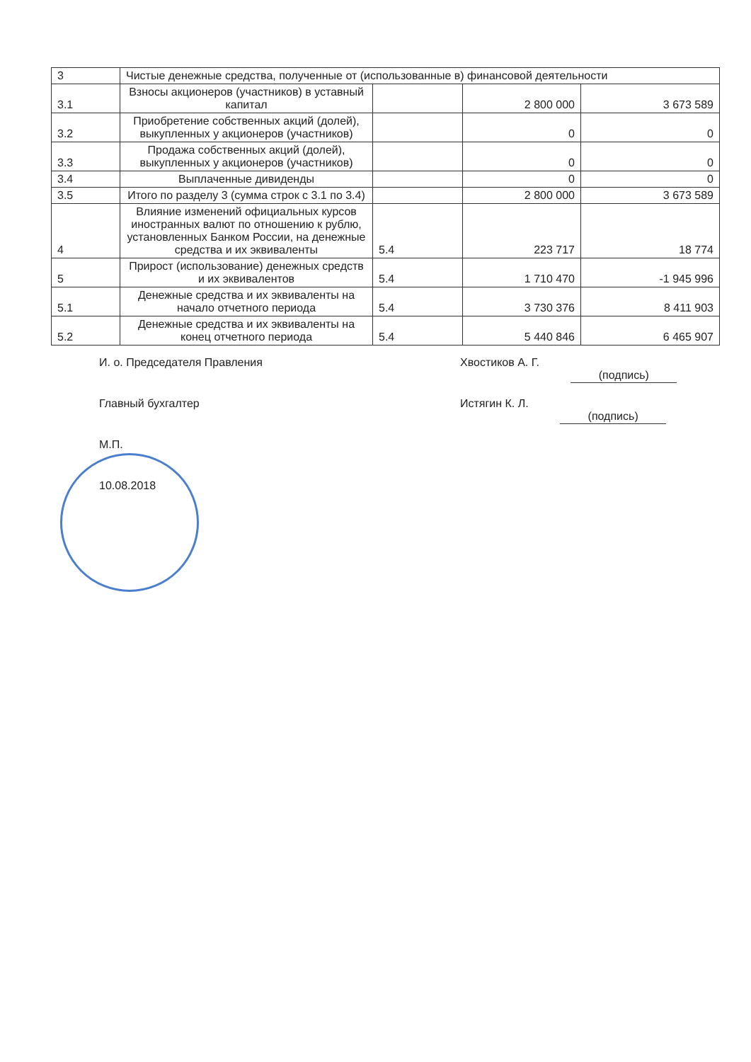| 3 | Чистые денежные средства, полученные от (использованные в) финансовой деятельности | | | |
| 3.1 | Взносы акционеров (участников) в уставный капитал | | 2 800 000 | 3 673 589 |
| 3.2 | Приобретение собственных акций (долей), выкупленных у акционеров (участников) | | 0 | 0 |
| 3.3 | Продажа собственных акций (долей), выкупленных у акционеров (участников) | | 0 | 0 |
| 3.4 | Выплаченные дивиденды | | 0 | 0 |
| 3.5 | Итого по разделу 3 (сумма строк с 3.1 по 3.4) | | 2 800 000 | 3 673 589 |
| 4 | Влияние изменений официальных курсов иностранных валют по отношению к рублю, установленных Банком России, на денежные средства и их эквиваленты | 5.4 | 223 717 | 18 774 |
| 5 | Прирост (использование) денежных средств и их эквивалентов | 5.4 | 1 710 470 | -1 945 996 |
| 5.1 | Денежные средства и их эквиваленты на начало отчетного периода | 5.4 | 3 730 376 | 8 411 903 |
| 5.2 | Денежные средства и их эквиваленты на конец отчетного периода | 5.4 | 5 440 846 | 6 465 907 |
И. о. Председателя Правления
Главный бухгалтер
М.П.
10.08.2018
Хвостиков А. Г. (подпись)
Истягин К. Л. (подпись)